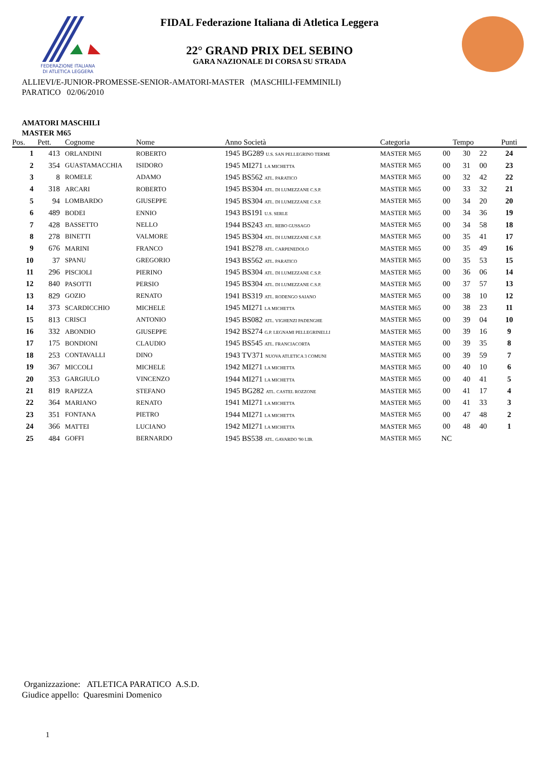FEDERAZIONE ITALIANA
DI ATLETICA LEGGERA
FIDAL Federazione Italiana di Atletica Leggera
22° GRAND PRIX DEL SEBINO
GARA NAZIONALE DI CORSA SU STRADA
ALLIEVI/E-JUNIOR-PROMESSE-SENIOR-AMATORI-MASTER (MASCHILI-FEMMINILI)
PARATICO 02/06/2010
AMATORI MASCHILI
MASTER M65
| Pos. | Pett. | Cognome | Nome | Anno Società | Categoria | Tempo | | | Punti |
| --- | --- | --- | --- | --- | --- | --- | --- | --- | --- |
| 1 | 413 | ORLANDINI | ROBERTO | 1945 BG289 U.S. SAN PELLEGRINO TERME | MASTER M65 | 00 | 30 | 22 | 24 |
| 2 | 354 | GUASTAMACCHIA | ISIDORO | 1945 MI271 LA MICHETTA | MASTER M65 | 00 | 31 | 00 | 23 |
| 3 | 8 | ROMELE | ADAMO | 1945 BS562 ATL. PARATICO | MASTER M65 | 00 | 32 | 42 | 22 |
| 4 | 318 | ARCARI | ROBERTO | 1945 BS304 ATL. DI LUMEZZANE C.S.P. | MASTER M65 | 00 | 33 | 32 | 21 |
| 5 | 94 | LOMBARDO | GIUSEPPE | 1945 BS304 ATL. DI LUMEZZANE C.S.P. | MASTER M65 | 00 | 34 | 20 | 20 |
| 6 | 489 | BODEI | ENNIO | 1943 BS191 U.S. SERLE | MASTER M65 | 00 | 34 | 36 | 19 |
| 7 | 428 | BASSETTO | NELLO | 1944 BS243 ATL. REBO GUSSAGO | MASTER M65 | 00 | 34 | 58 | 18 |
| 8 | 278 | BINETTI | VALMORE | 1945 BS304 ATL. DI LUMEZZANE C.S.P. | MASTER M65 | 00 | 35 | 41 | 17 |
| 9 | 676 | MARINI | FRANCO | 1941 BS278 ATL. CARPENEDOLO | MASTER M65 | 00 | 35 | 49 | 16 |
| 10 | 37 | SPANU | GREGORIO | 1943 BS562 ATL. PARATICO | MASTER M65 | 00 | 35 | 53 | 15 |
| 11 | 296 | PISCIOLI | PIERINO | 1945 BS304 ATL. DI LUMEZZANE C.S.P. | MASTER M65 | 00 | 36 | 06 | 14 |
| 12 | 840 | PASOTTI | PERSIO | 1945 BS304 ATL. DI LUMEZZANE C.S.P. | MASTER M65 | 00 | 37 | 57 | 13 |
| 13 | 829 | GOZIO | RENATO | 1941 BS319 ATL. RODENGO SAIANO | MASTER M65 | 00 | 38 | 10 | 12 |
| 14 | 373 | SCARDICCHIO | MICHELE | 1945 MI271 LA MICHETTA | MASTER M65 | 00 | 38 | 23 | 11 |
| 15 | 813 | CRISCI | ANTONIO | 1945 BS082 ATL. VIGHENZI PADENGHE | MASTER M65 | 00 | 39 | 04 | 10 |
| 16 | 332 | ABONDIO | GIUSEPPE | 1942 BS274 G.P. LEGNAMI PELLEGRINELLI | MASTER M65 | 00 | 39 | 16 | 9 |
| 17 | 175 | BONDIONI | CLAUDIO | 1945 BS545 ATL. FRANCIACORTA | MASTER M65 | 00 | 39 | 35 | 8 |
| 18 | 253 | CONTAVALLI | DINO | 1943 TV371 NUOVA ATLETICA 3 COMUNI | MASTER M65 | 00 | 39 | 59 | 7 |
| 19 | 367 | MICCOLI | MICHELE | 1942 MI271 LA MICHETTA | MASTER M65 | 00 | 40 | 10 | 6 |
| 20 | 353 | GARGIULO | VINCENZO | 1944 MI271 LA MICHETTA | MASTER M65 | 00 | 40 | 41 | 5 |
| 21 | 819 | RAPIZZA | STEFANO | 1945 BG282 ATL. CASTEL ROZZONE | MASTER M65 | 00 | 41 | 17 | 4 |
| 22 | 364 | MARIANO | RENATO | 1941 MI271 LA MICHETTA | MASTER M65 | 00 | 41 | 33 | 3 |
| 23 | 351 | FONTANA | PIETRO | 1944 MI271 LA MICHETTA | MASTER M65 | 00 | 47 | 48 | 2 |
| 24 | 366 | MATTEI | LUCIANO | 1942 MI271 LA MICHETTA | MASTER M65 | 00 | 48 | 40 | 1 |
| 25 | 484 | GOFFI | BERNARDO | 1945 BS538 ATL. GAVARDO '90 LIB. | MASTER M65 | NC | | | |
Organizzazione: ATLETICA PARATICO A.S.D.
Giudice appello: Quaresmini Domenico
1